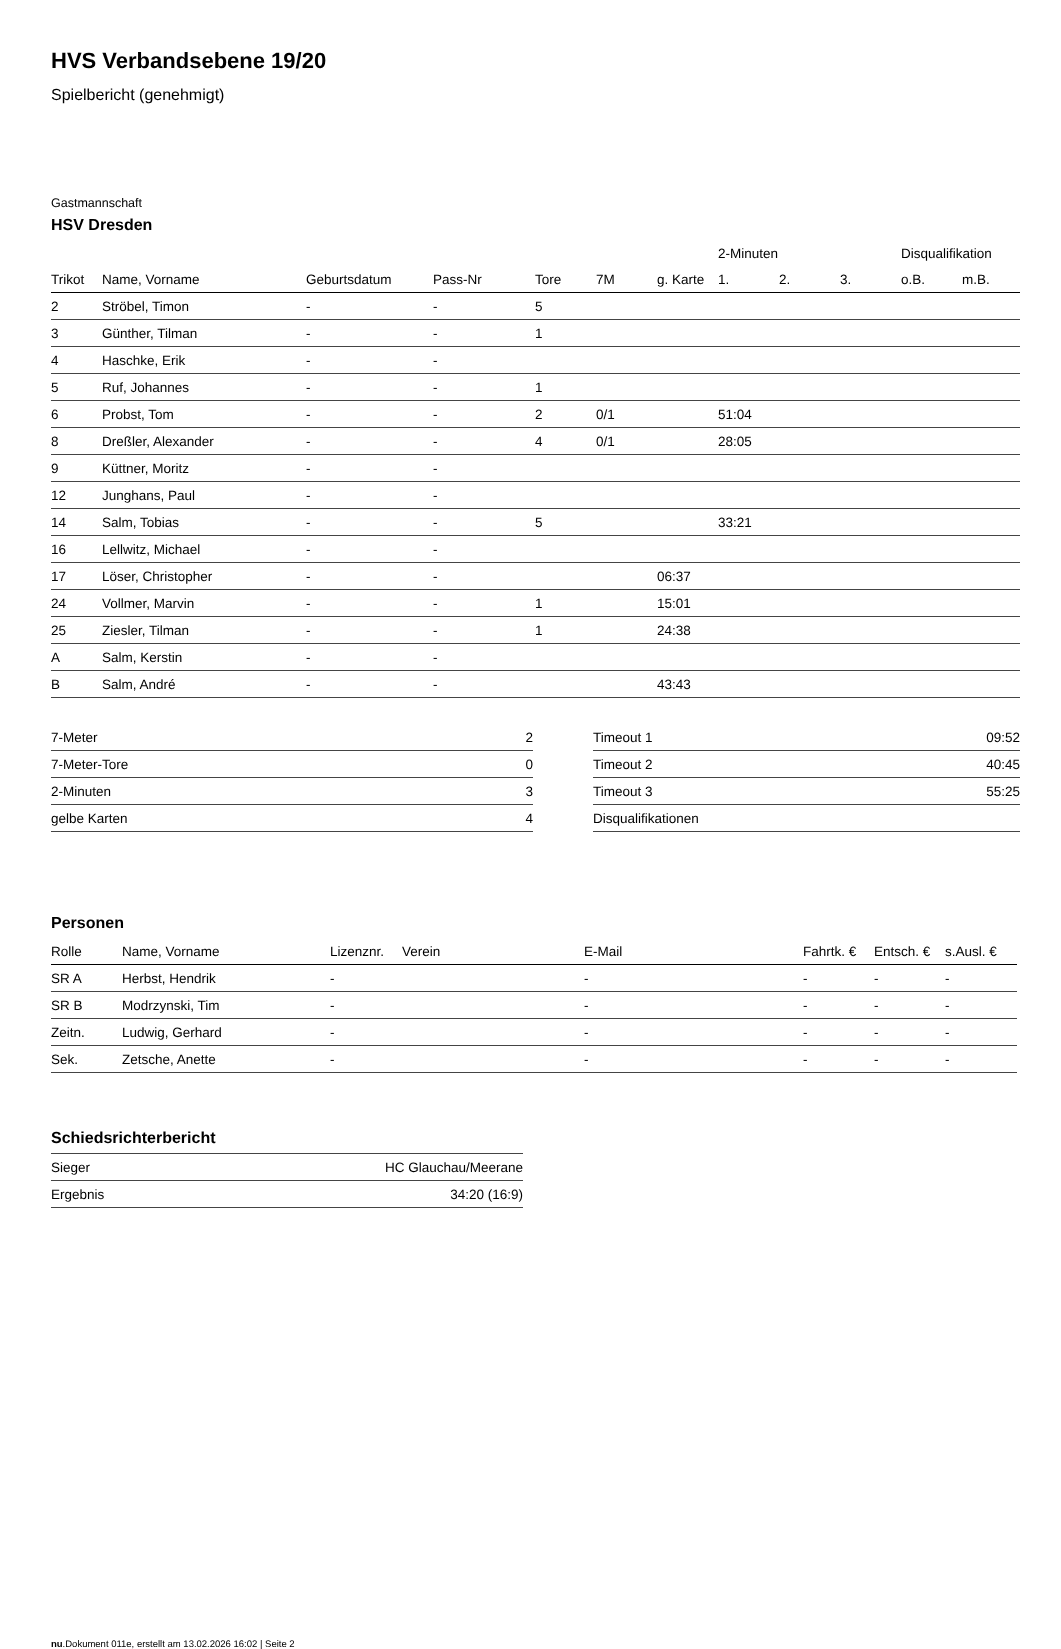HVS Verbandsebene 19/20
Spielbericht (genehmigt)
Gastmannschaft
HSV Dresden
| | | | | | | | 2-Minuten | | | Disqualifikation | |
| --- | --- | --- | --- | --- | --- | --- | --- | --- | --- | --- | --- |
| Trikot | Name, Vorname | Geburtsdatum | Pass-Nr | Tore | 7M | g. Karte | 1. | 2. | 3. | o.B. | m.B. |
| 2 | Ströbel, Timon | - | - | 5 | | | | | | | |
| 3 | Günther, Tilman | - | - | 1 | | | | | | | |
| 4 | Haschke, Erik | - | - | | | | | | | | |
| 5 | Ruf, Johannes | - | - | 1 | | | | | | | |
| 6 | Probst, Tom | - | - | 2 | 0/1 | | 51:04 | | | | |
| 8 | Dreßler, Alexander | - | - | 4 | 0/1 | | 28:05 | | | | |
| 9 | Küttner, Moritz | - | - | | | | | | | | |
| 12 | Junghans, Paul | - | - | | | | | | | | |
| 14 | Salm, Tobias | - | - | 5 | | | 33:21 | | | | |
| 16 | Lellwitz, Michael | - | - | | | | | | | | |
| 17 | Löser, Christopher | - | - | | | 06:37 | | | | | |
| 24 | Vollmer, Marvin | - | - | 1 | | 15:01 | | | | | |
| 25 | Ziesler, Tilman | - | - | 1 | | 24:38 | | | | | |
| A | Salm, Kerstin | - | - | | | | | | | | |
| B | Salm, André | - | - | | | 43:43 | | | | | |
| 7-Meter | 2 |
| 7-Meter-Tore | 0 |
| 2-Minuten | 3 |
| gelbe Karten | 4 |
| Timeout 1 | 09:52 |
| Timeout 2 | 40:45 |
| Timeout 3 | 55:25 |
| Disqualifikationen | |
Personen
| Rolle | Name, Vorname | Lizenznr. | Verein | E-Mail | Fahrtk. € | Entsch. € | s.Ausl. € |
| --- | --- | --- | --- | --- | --- | --- | --- |
| SR A | Herbst, Hendrik | - | | - | - | - | - |
| SR B | Modrzynski, Tim | - | | - | - | - | - |
| Zeitn. | Ludwig, Gerhard | - | | - | - | - | - |
| Sek. | Zetsche, Anette | - | | - | - | - | - |
Schiedsrichterbericht
| Sieger | HC Glauchau/Meerane |
| Ergebnis | 34:20 (16:9) |
nu.Dokument 011e, erstellt am 13.02.2026 16:02 | Seite 2